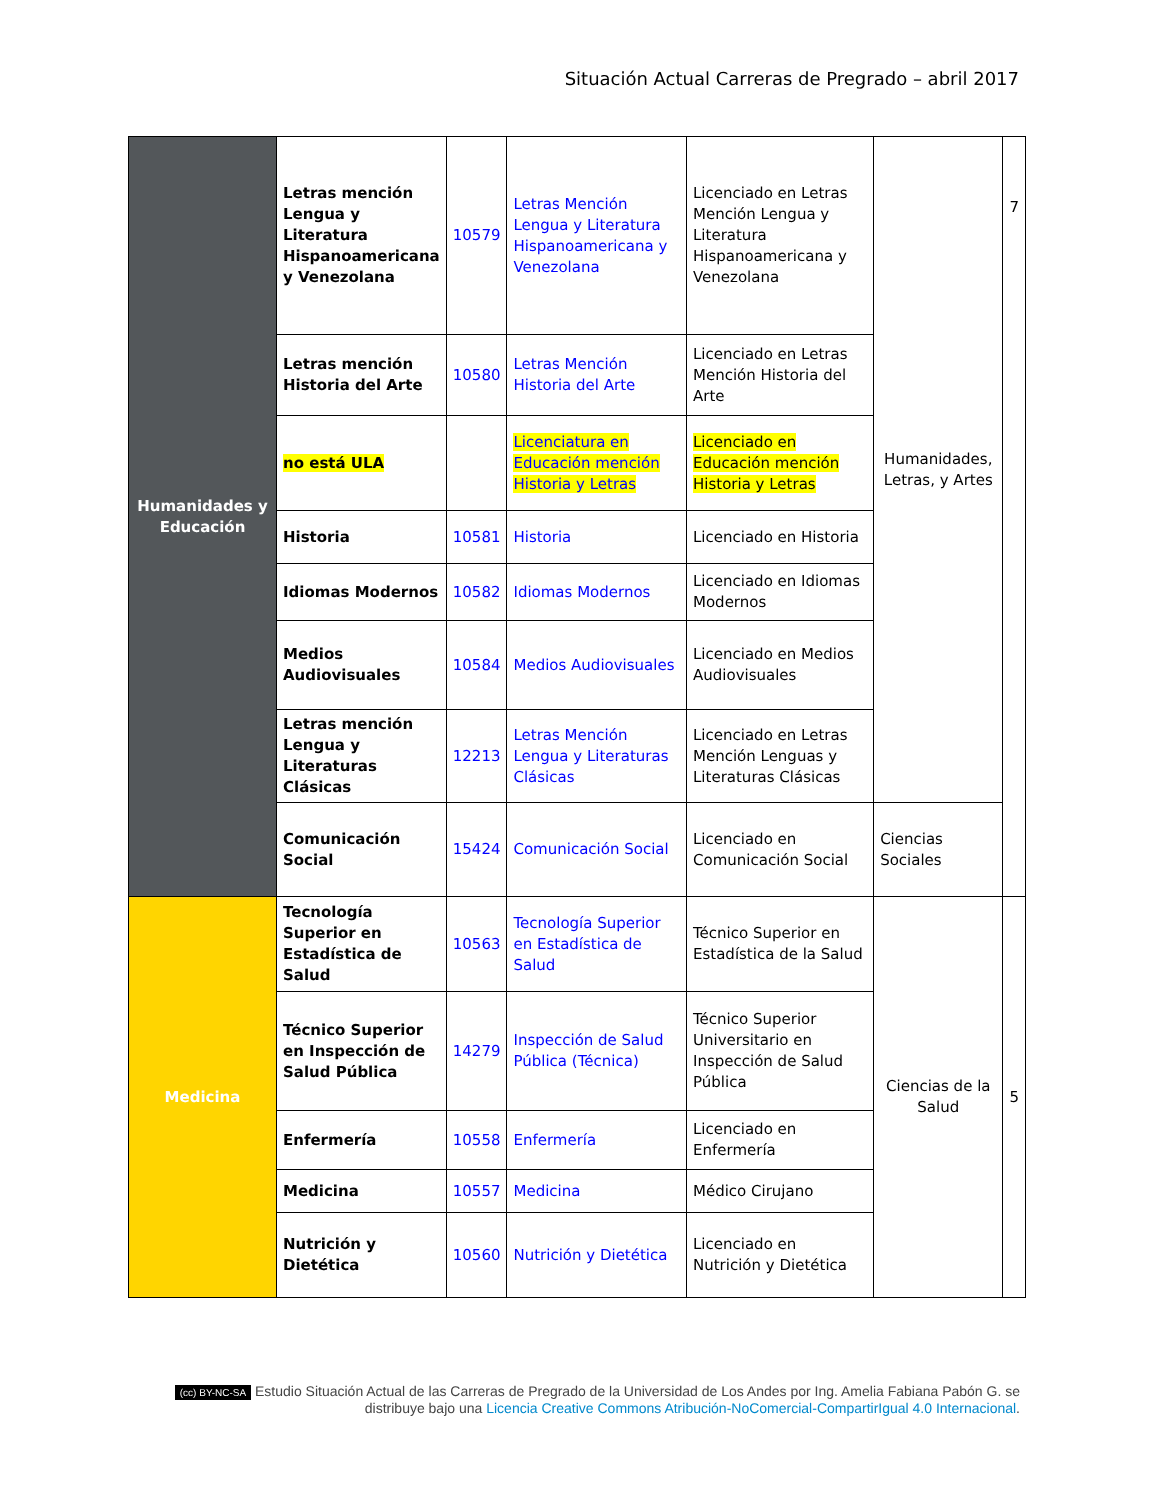Situación Actual Carreras de Pregrado – abril 2017
| Humanidades y Educación | Letras mención Lengua y Literatura Hispanoamericana y Venezolana | 10579 | Letras Mención Lengua y Literatura Hispanoamericana y Venezolana | Licenciado en Letras Mención Lengua y Literatura Hispanoamericana y Venezolana | Humanidades, Letras, y Artes | 7 |
| | Letras mención Historia del Arte | 10580 | Letras Mención Historia del Arte | Licenciado en Letras Mención Historia del Arte | | |
| | no está ULA | | Licenciatura en Educación mención Historia y Letras | Licenciado en Educación mención Historia y Letras | | |
| | Historia | 10581 | Historia | Licenciado en Historia | | |
| | Idiomas Modernos | 10582 | Idiomas Modernos | Licenciado en Idiomas Modernos | | |
| | Medios Audiovisuales | 10584 | Medios Audiovisuales | Licenciado en Medios Audiovisuales | | |
| | Letras mención Lengua y Literaturas Clásicas | 12213 | Letras Mención Lengua y Literaturas Clásicas | Licenciado en Letras Mención Lenguas y Literaturas Clásicas | | |
| | Comunicación Social | 15424 | Comunicación Social | Licenciado en Comunicación Social | Ciencias Sociales | |
| Medicina | Tecnología Superior en Estadística de Salud | 10563 | Tecnología Superior en Estadística de Salud | Técnico Superior en Estadística de la Salud | Ciencias de la Salud | 5 |
| | Técnico Superior en Inspección de Salud Pública | 14279 | Inspección de Salud Pública (Técnica) | Técnico Superior Universitario en Inspección de Salud Pública | | |
| | Enfermería | 10558 | Enfermería | Licenciado en Enfermería | | |
| | Medicina | 10557 | Medicina | Médico Cirujano | | |
| | Nutrición y Dietética | 10560 | Nutrición y Dietética | Licenciado en Nutrición y Dietética | | |
(cc) BY-NC-SA Estudio Situación Actual de las Carreras de Pregrado de la Universidad de Los Andes por Ing. Amelia Fabiana Pabón G. se distribuye bajo una Licencia Creative Commons Atribución-NoComercial-CompartirIgual 4.0 Internacional.